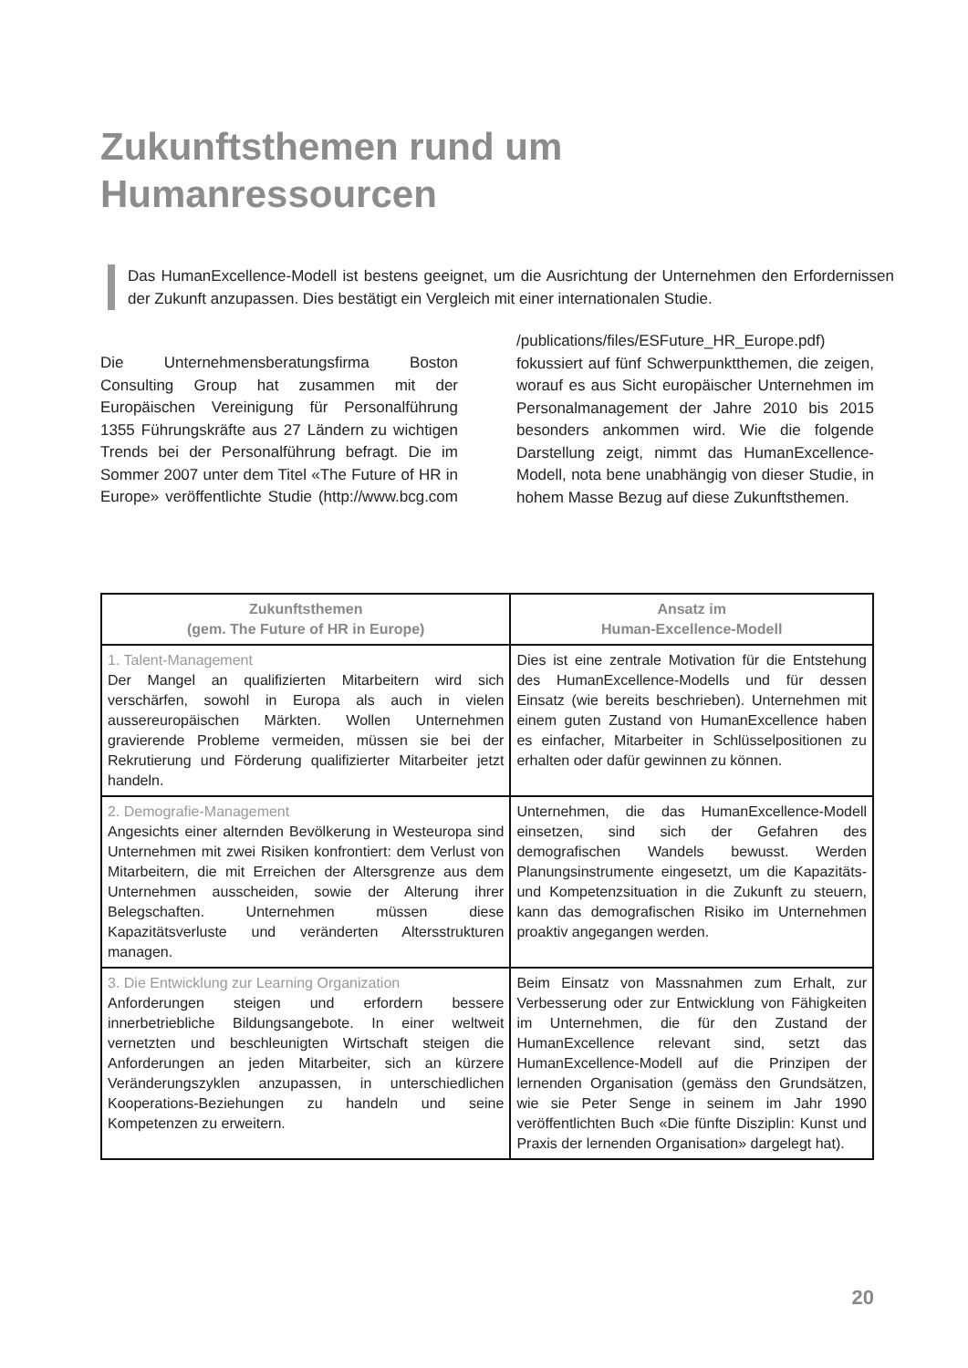Zukunftsthemen rund um
Humanressourcen
Das HumanExcellence-Modell ist bestens geeignet, um die Ausrichtung der Unternehmen den Erfordernissen der Zukunft anzupassen. Dies bestätigt ein Vergleich mit einer internationalen Studie.
Die Unternehmensberatungsfirma Boston Consulting Group hat zusammen mit der Europäischen Vereinigung für Personalführung 1355 Führungskräfte aus 27 Ländern zu wichtigen Trends bei der Personalführung befragt. Die im Sommer 2007 unter dem Titel «The Future of HR in Europe» veröffentlichte Studie (http://www.bcg.com /publications/files/ESFuture_HR_Europe.pdf) fokussiert auf fünf Schwerpunktthemen, die zeigen, worauf es aus Sicht europäischer Unternehmen im Personalmanagement der Jahre 2010 bis 2015 besonders ankommen wird. Wie die folgende Darstellung zeigt, nimmt das HumanExcellence-Modell, nota bene unabhängig von dieser Studie, in hohem Masse Bezug auf diese Zukunftsthemen.
| Zukunftsthemen (gem. The Future of HR in Europe) | Ansatz im Human-Excellence-Modell |
| --- | --- |
| 1. Talent-Management Der Mangel an qualifizierten Mitarbeitern wird sich verschärfen, sowohl in Europa als auch in vielen aussereuropäischen Märkten. Wollen Unternehmen gravierende Probleme vermeiden, müssen sie bei der Rekrutierung und Förderung qualifizierter Mitarbeiter jetzt handeln. | Dies ist eine zentrale Motivation für die Entstehung des HumanExcellence-Modells und für dessen Einsatz (wie bereits beschrieben). Unternehmen mit einem guten Zustand von HumanExcellence haben es einfacher, Mitarbeiter in Schlüsselpositionen zu erhalten oder dafür gewinnen zu können. |
| 2. Demografie-Management Angesichts einer alternden Bevölkerung in Westeuropa sind Unternehmen mit zwei Risiken konfrontiert: dem Verlust von Mitarbeitern, die mit Erreichen der Altersgrenze aus dem Unternehmen ausscheiden, sowie der Alterung ihrer Belegschaften. Unternehmen müssen diese Kapazitätsverluste und veränderten Altersstrukturen managen. | Unternehmen, die das HumanExcellence-Modell einsetzen, sind sich der Gefahren des demografischen Wandels bewusst. Werden Planungsinstrumente eingesetzt, um die Kapazitäts- und Kompetenzsituation in die Zukunft zu steuern, kann das demografischen Risiko im Unternehmen proaktiv angegangen werden. |
| 3. Die Entwicklung zur Learning Organization Anforderungen steigen und erfordern bessere innerbetriebliche Bildungsangebote. In einer weltweit vernetzten und beschleunigten Wirtschaft steigen die Anforderungen an jeden Mitarbeiter, sich an kürzere Veränderungszyklen anzupassen, in unterschiedlichen Kooperations-Beziehungen zu handeln und seine Kompetenzen zu erweitern. | Beim Einsatz von Massnahmen zum Erhalt, zur Verbesserung oder zur Entwicklung von Fähigkeiten im Unternehmen, die für den Zustand der HumanExcellence relevant sind, setzt das HumanExcellence-Modell auf die Prinzipen der lernenden Organisation (gemäss den Grundsätzen, wie sie Peter Senge in seinem im Jahr 1990 veröffentlichten Buch «Die fünfte Disziplin: Kunst und Praxis der lernenden Organisation» dargelegt hat). |
20